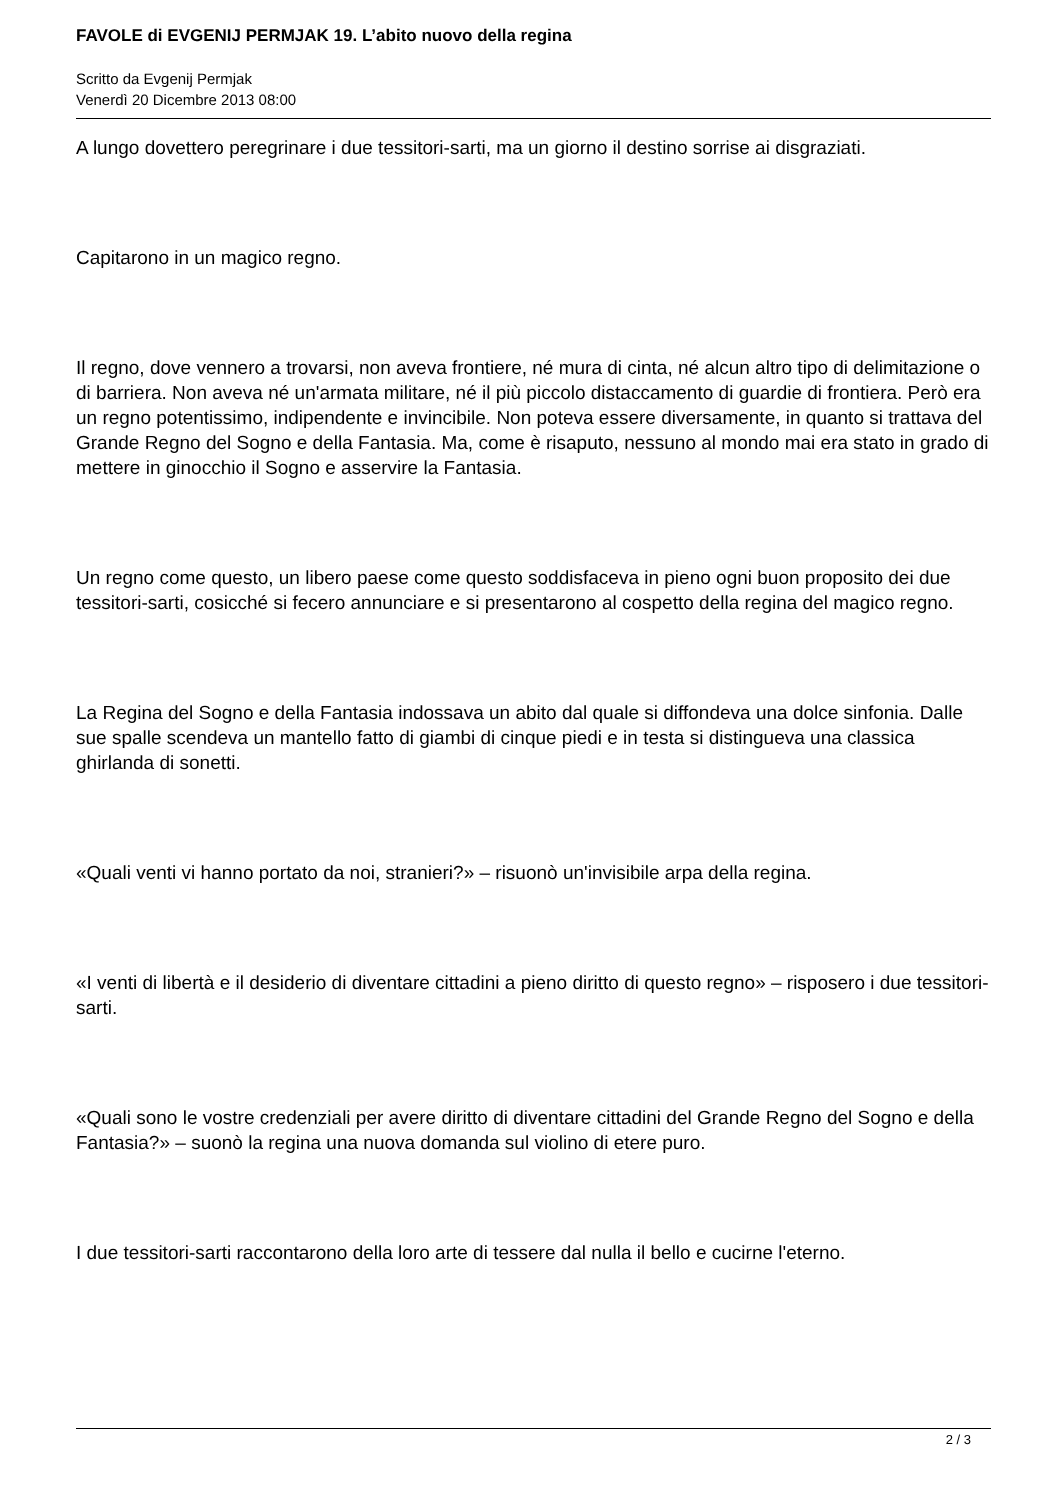FAVOLE di EVGENIJ PERMJAK 19. L’abito nuovo della regina
Scritto da Evgenij Permjak
Venerdì 20 Dicembre 2013 08:00
A lungo dovettero peregrinare i due tessitori-sarti, ma un giorno il destino sorrise ai disgraziati.
Capitarono in un magico regno.
Il regno, dove vennero a trovarsi, non aveva frontiere, né mura di cinta, né alcun altro tipo di delimitazione o di barriera. Non aveva né un'armata militare, né il più piccolo distaccamento di guardie di frontiera. Però era un regno potentissimo, indipendente e invincibile. Non poteva essere diversamente, in quanto si trattava del Grande Regno del Sogno e della Fantasia. Ma, come è risaputo, nessuno al mondo mai era stato in grado di mettere in ginocchio il Sogno e asservire la Fantasia.
Un regno come questo, un libero paese come questo soddisfaceva in pieno ogni buon proposito dei due tessitori-sarti, cosicché si fecero annunciare e si presentarono al cospetto della regina del magico regno.
La Regina del Sogno e della Fantasia indossava un abito dal quale si diffondeva una dolce sinfonia. Dalle sue spalle scendeva un mantello fatto di giambi di cinque piedi e in testa si distingueva una classica ghirlanda di sonetti.
«Quali venti vi hanno portato da noi, stranieri?» – risuonò un'invisibile arpa della regina.
«I venti di libertà e il desiderio di diventare cittadini a pieno diritto di questo regno» – risposero i due tessitori-sarti.
«Quali sono le vostre credenziali per avere diritto di diventare cittadini del Grande Regno del Sogno e della Fantasia?» – suonò la regina una nuova domanda sul violino di etere puro.
I due tessitori-sarti raccontarono della loro arte di tessere dal nulla il bello e cucirne l'eterno.
2 / 3